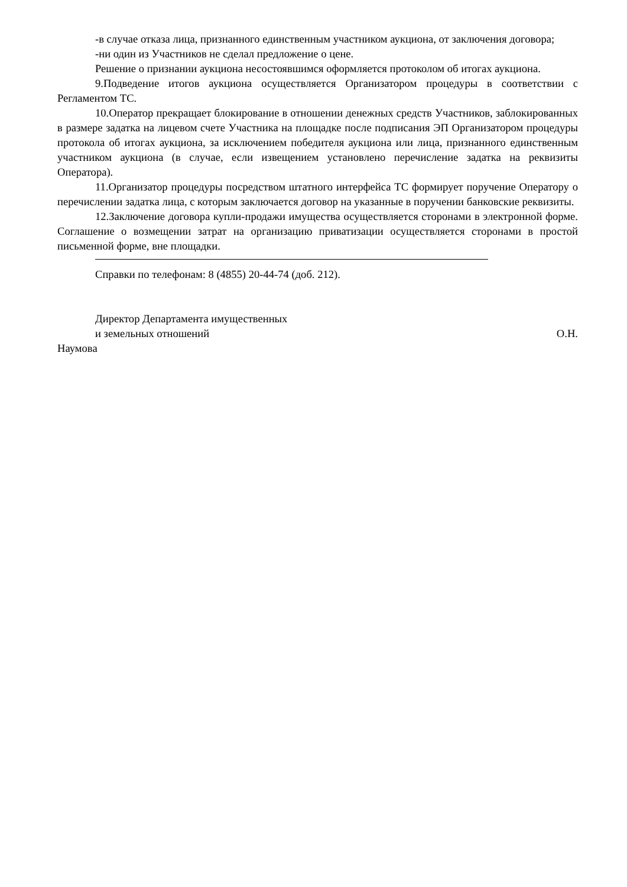-в случае отказа лица, признанного единственным участником аукциона, от заключения договора;
-ни один из Участников не сделал предложение о цене.
Решение о признании аукциона несостоявшимся оформляется протоколом об итогах аукциона.
9.Подведение итогов аукциона осуществляется Организатором процедуры в соответствии с Регламентом ТС.
10.Оператор прекращает блокирование в отношении денежных средств Участников, заблокированных в размере задатка на лицевом счете Участника на площадке после подписания ЭП Организатором процедуры протокола об итогах аукциона, за исключением победителя аукциона или лица, признанного единственным участником аукциона (в случае, если извещением установлено перечисление задатка на реквизиты Оператора).
11.Организатор процедуры посредством штатного интерфейса ТС формирует поручение Оператору о перечислении задатка лица, с которым заключается договор на указанные в поручении банковские реквизиты.
12.Заключение договора купли-продажи имущества осуществляется сторонами в электронной форме. Соглашение о возмещении затрат на организацию приватизации осуществляется сторонами в простой письменной форме, вне площадки.
Справки по телефонам: 8 (4855) 20-44-74 (доб. 212).
Директор Департамента имущественных
и земельных отношений О.Н.
Наумова